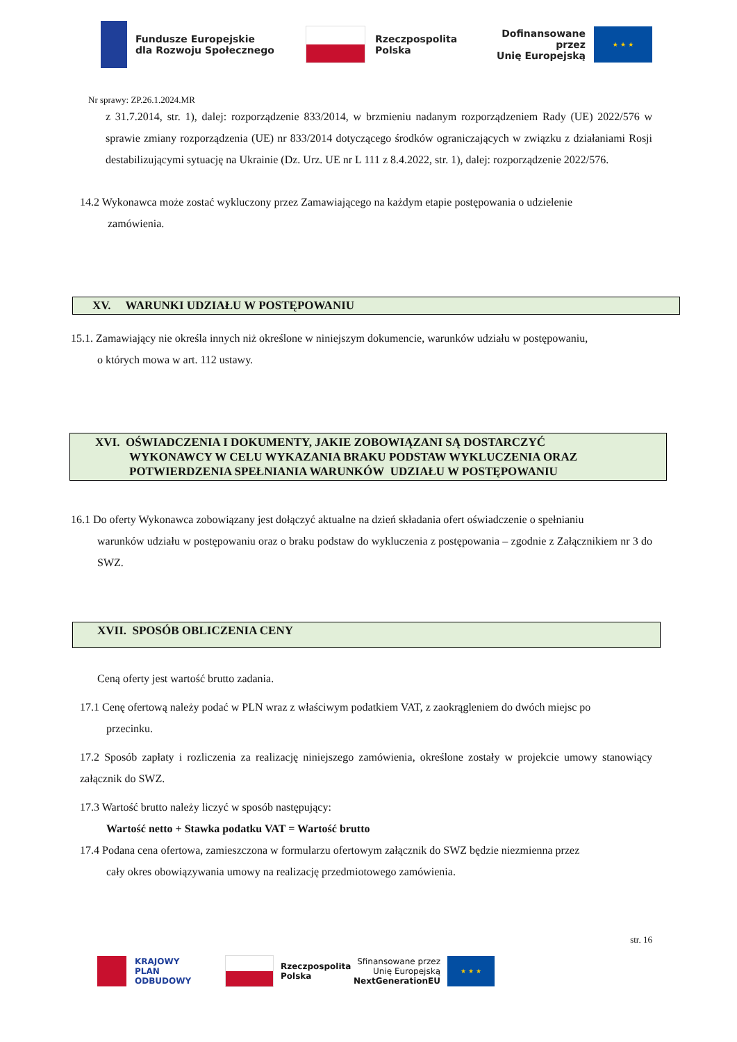Fundusze Europejskie
dla Rozwoju Społecznego
Rzeczpospolita
Polska
Dofinansowane przez
Unię Europejską
★ ★ ★
Nr sprawy: ZP.26.1.2024.MR
z 31.7.2014, str. 1), dalej: rozporządzenie 833/2014, w brzmieniu nadanym rozporządzeniem Rady (UE) 2022/576 w sprawie zmiany rozporządzenia (UE) nr 833/2014 dotyczącego środków ograniczających w związku z działaniami Rosji destabilizującymi sytuację na Ukrainie (Dz. Urz. UE nr L 111 z 8.4.2022, str. 1), dalej: rozporządzenie 2022/576.
14.2 Wykonawca może zostać wykluczony przez Zamawiającego na każdym etapie postępowania o udzielenie
zamówienia.
XV. WARUNKI UDZIAŁU W POSTĘPOWANIU
15.1. Zamawiający nie określa innych niż określone w niniejszym dokumencie, warunków udziału w postępowaniu,
o których mowa w art. 112 ustawy.
XVI. OŚWIADCZENIA I DOKUMENTY, JAKIE ZOBOWIĄZANI SĄ DOSTARCZYĆ
WYKONAWCY W CELU WYKAZANIA BRAKU PODSTAW WYKLUCZENIA ORAZ
POTWIERDZENIA SPEŁNIANIA WARUNKÓW UDZIAŁU W POSTĘPOWANIU
16.1 Do oferty Wykonawca zobowiązany jest dołączyć aktualne na dzień składania ofert oświadczenie o spełnianiu
warunków udziału w postępowaniu oraz o braku podstaw do wykluczenia z postępowania – zgodnie z Załącznikiem nr 3 do SWZ.
XVII. SPOSÓB OBLICZENIA CENY
Ceną oferty jest wartość brutto zadania.
17.1 Cenę ofertową należy podać w PLN wraz z właściwym podatkiem VAT, z zaokrągleniem do dwóch miejsc po
przecinku.
17.2 Sposób zapłaty i rozliczenia za realizację niniejszego zamówienia, określone zostały w projekcie umowy stanowiący załącznik do SWZ.
17.3 Wartość brutto należy liczyć w sposób następujący:
Wartość netto + Stawka podatku VAT = Wartość brutto
17.4 Podana cena ofertowa, zamieszczona w formularzu ofertowym załącznik do SWZ będzie niezmienna przez
cały okres obowiązywania umowy na realizację przedmiotowego zamówienia.
str. 16
KRAJOWY
PLAN
ODBUDOWY
Rzeczpospolita
Polska
Sfinansowane przez
Unię Europejską
NextGenerationEU
★ ★ ★